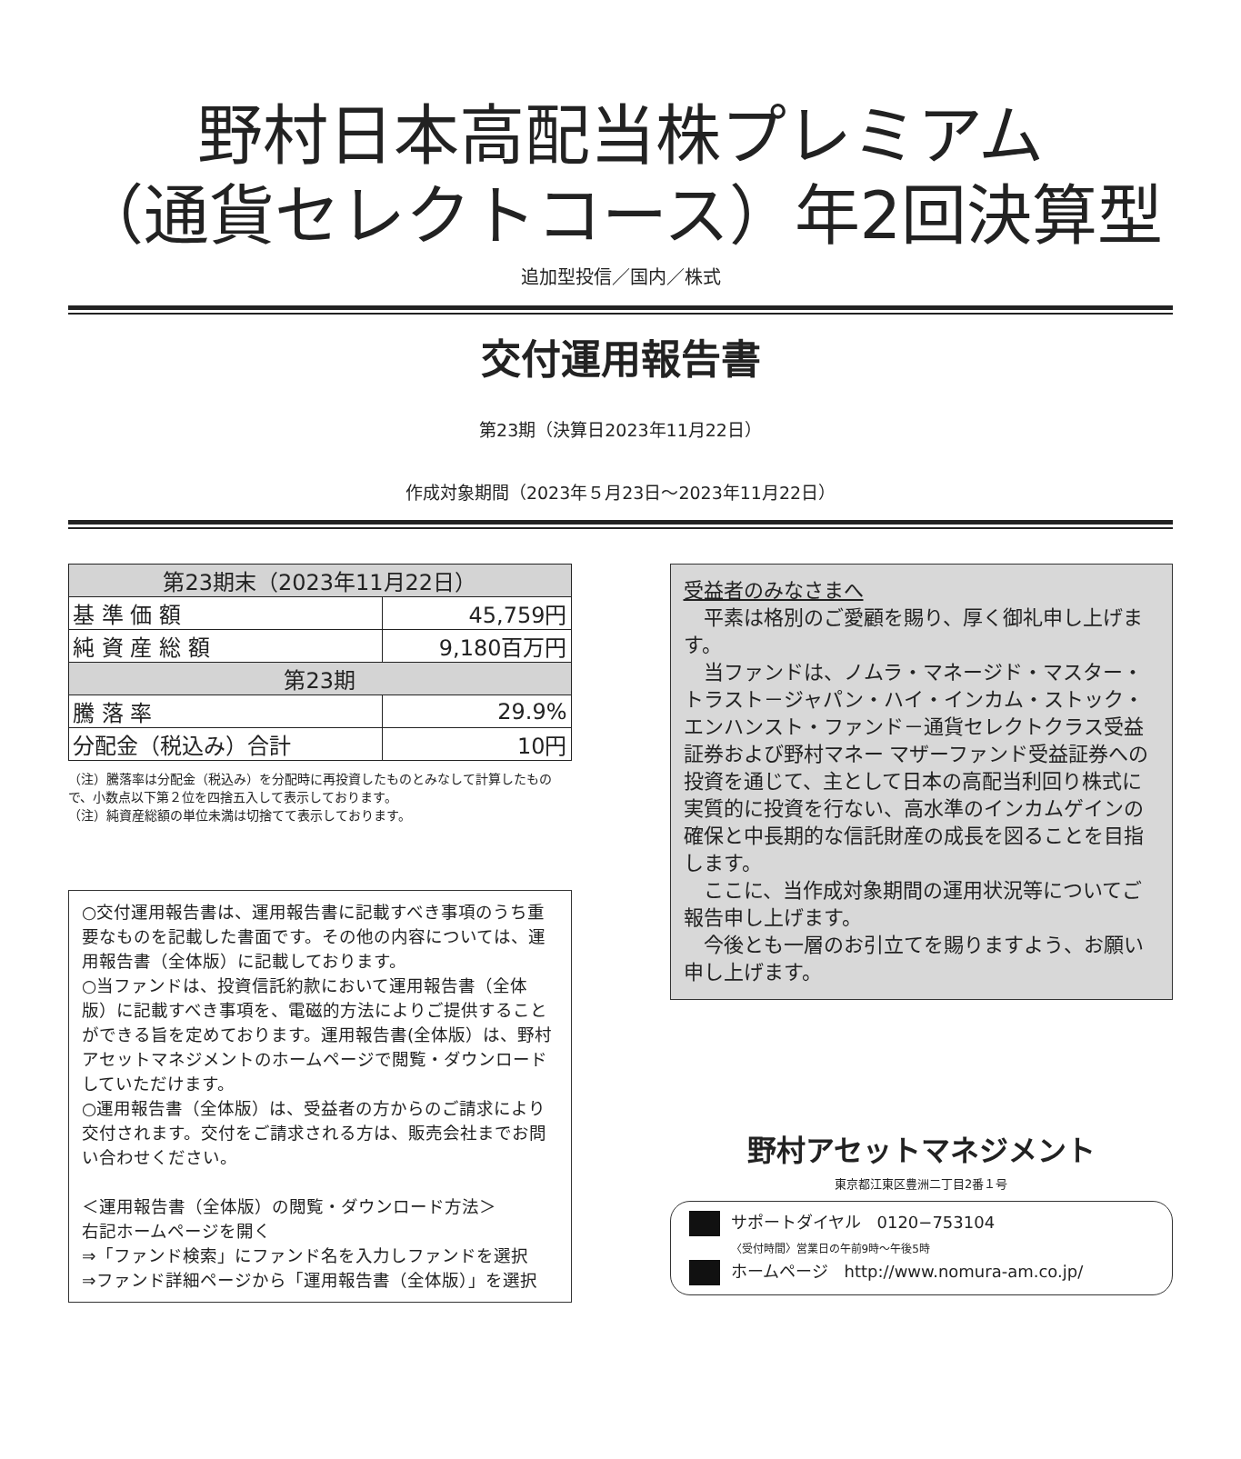野村日本高配当株プレミアム
（通貨セレクトコース）年2回決算型
追加型投信／国内／株式
交付運用報告書
第23期（決算日2023年11月22日）
作成対象期間（2023年５月23日～2023年11月22日）
| 第23期末（2023年11月22日） | |
| --- | --- |
| 基 準 価 額 | 45,759円 |
| 純 資 産 総 額 | 9,180百万円 |
| 第23期 | |
| 騰 落 率 | 29.9% |
| 分配金（税込み）合計 | 10円 |
（注）騰落率は分配金（税込み）を分配時に再投資したものとみなして計算したもので、小数点以下第２位を四捨五入して表示しております。
（注）純資産総額の単位未満は切捨てて表示しております。
○交付運用報告書は、運用報告書に記載すべき事項のうち重要なものを記載した書面です。その他の内容については、運用報告書（全体版）に記載しております。
○当ファンドは、投資信託約款において運用報告書（全体版）に記載すべき事項を、電磁的方法によりご提供することができる旨を定めております。運用報告書(全体版）は、野村アセットマネジメントのホームページで閲覧・ダウンロードしていただけます。
○運用報告書（全体版）は、受益者の方からのご請求により交付されます。交付をご請求される方は、販売会社までお問い合わせください。
＜運用報告書（全体版）の閲覧・ダウンロード方法＞
右記ホームページを開く
⇒「ファンド検索」にファンド名を入力しファンドを選択
⇒ファンド詳細ページから「運用報告書（全体版）」を選択
受益者のみなさまへ
　平素は格別のご愛顧を賜り、厚く御礼申し上げます。
　当ファンドは、ノムラ・マネージド・マスター・トラスト－ジャパン・ハイ・インカム・ストック・エンハンスト・ファンド－通貨セレクトクラス受益証券および野村マネー マザーファンド受益証券への投資を通じて、主として日本の高配当利回り株式に実質的に投資を行ない、高水準のインカムゲインの確保と中長期的な信託財産の成長を図ることを目指します。
　ここに、当作成対象期間の運用状況等についてご報告申し上げます。
　今後とも一層のお引立てを賜りますよう、お願い申し上げます。
野村アセットマネジメント
東京都江東区豊洲二丁目2番１号
サポートダイヤル　0120−753104
〈受付時間〉営業日の午前9時～午後5時
ホームページ　http://www.nomura-am.co.jp/